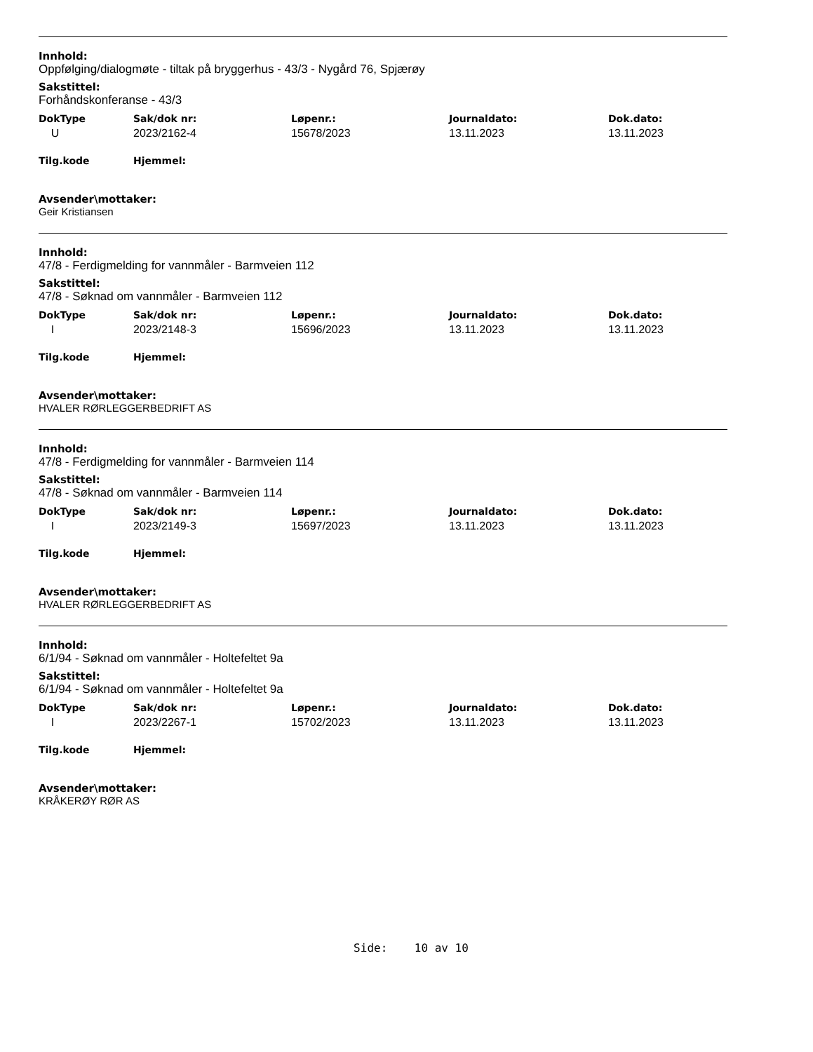Innhold:
Oppfølging/dialogmøte - tiltak på bryggerhus - 43/3 - Nygård 76, Spjærøy
Sakstittel:
Forhåndskonferanse - 43/3
| DokType | Sak/dok nr: | Løpenr.: | Journaldato: | Dok.dato: |
| --- | --- | --- | --- | --- |
| U | 2023/2162-4 | 15678/2023 | 13.11.2023 | 13.11.2023 |
| Tilg.kode | Hjemmel: | | | |
Avsender\mottaker:
Geir Kristiansen
Innhold:
47/8 - Ferdigmelding for vannmåler - Barmveien 112
Sakstittel:
47/8 - Søknad om vannmåler - Barmveien 112
| DokType | Sak/dok nr: | Løpenr.: | Journaldato: | Dok.dato: |
| --- | --- | --- | --- | --- |
| I | 2023/2148-3 | 15696/2023 | 13.11.2023 | 13.11.2023 |
| Tilg.kode | Hjemmel: | | | |
Avsender\mottaker:
HVALER RØRLEGGERBEDRIFT AS
Innhold:
47/8 - Ferdigmelding for vannmåler - Barmveien 114
Sakstittel:
47/8 - Søknad om vannmåler - Barmveien 114
| DokType | Sak/dok nr: | Løpenr.: | Journaldato: | Dok.dato: |
| --- | --- | --- | --- | --- |
| I | 2023/2149-3 | 15697/2023 | 13.11.2023 | 13.11.2023 |
| Tilg.kode | Hjemmel: | | | |
Avsender\mottaker:
HVALER RØRLEGGERBEDRIFT AS
Innhold:
6/1/94 - Søknad om vannmåler - Holtefeltet 9a
Sakstittel:
6/1/94 - Søknad om vannmåler - Holtefeltet 9a
| DokType | Sak/dok nr: | Løpenr.: | Journaldato: | Dok.dato: |
| --- | --- | --- | --- | --- |
| I | 2023/2267-1 | 15702/2023 | 13.11.2023 | 13.11.2023 |
| Tilg.kode | Hjemmel: | | | |
Avsender\mottaker:
KRÅKERØY RØR AS
Side: 10 av 10